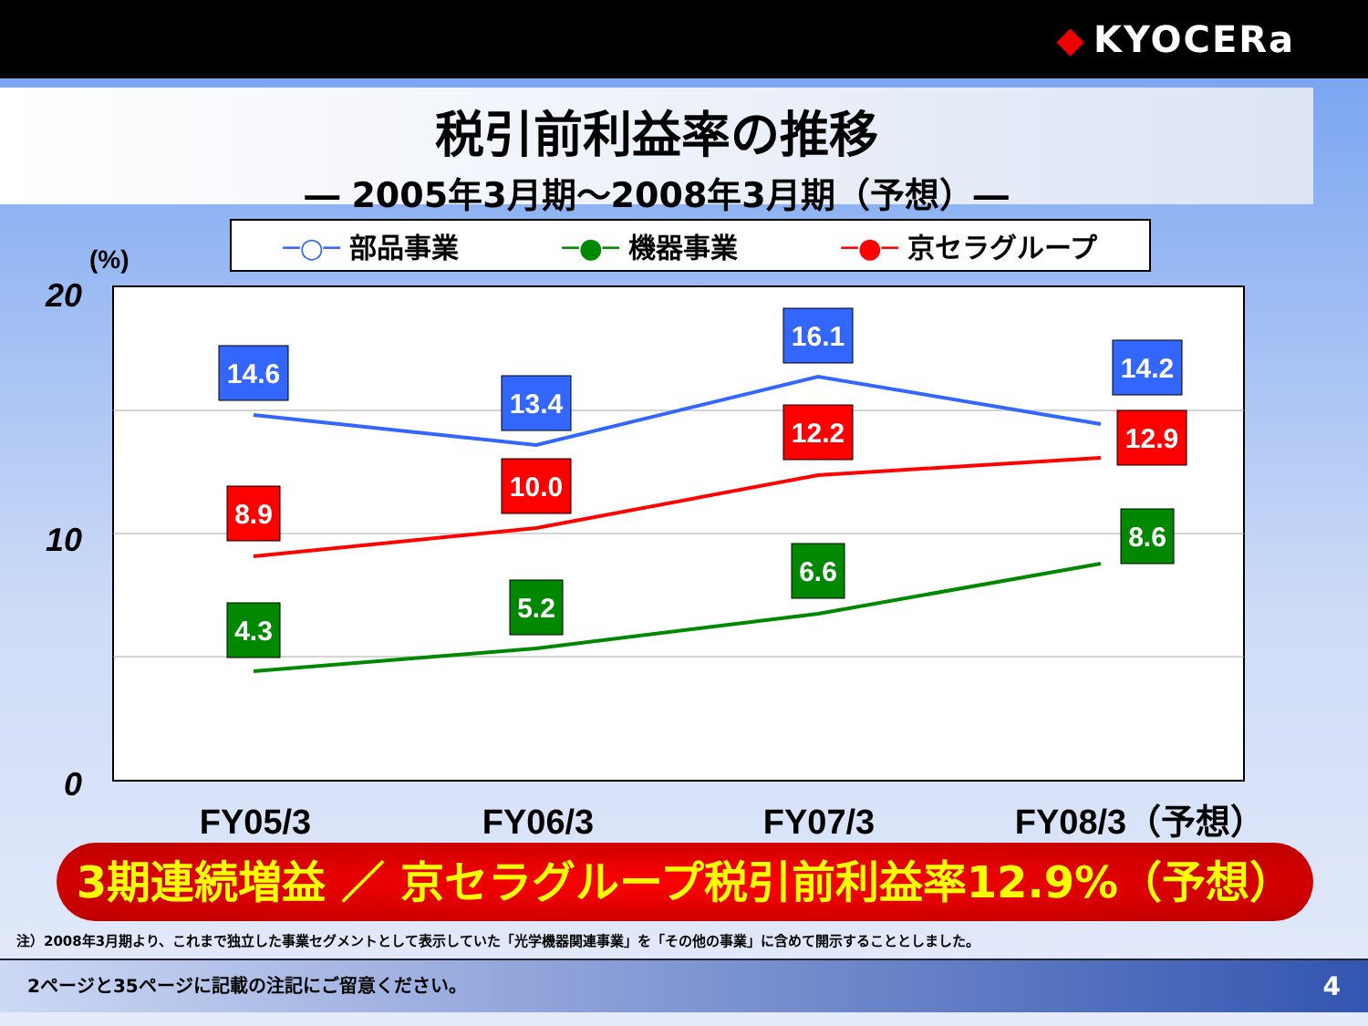◆ KYOCERa
税引前利益率の推移
― 2005年3月期～2008年3月期（予想）―
─○─ 部品事業 ─●─ 機器事業 ─●─ 京セラグループ
(%)
20
10
0
14.6
13.4
16.1
14.2
8.9
10.0
12.2
12.9
4.3
5.2
6.6
8.6
FY05/3
FY06/3
FY07/3
FY08/3（予想）
3期連続増益 ／ 京セラグループ税引前利益率12.9%（予想）
注）2008年3月期より、これまで独立した事業セグメントとして表示していた「光学機器関連事業」を「その他の事業」に含めて開示することとしました。
2ページと35ページに記載の注記にご留意ください。 4